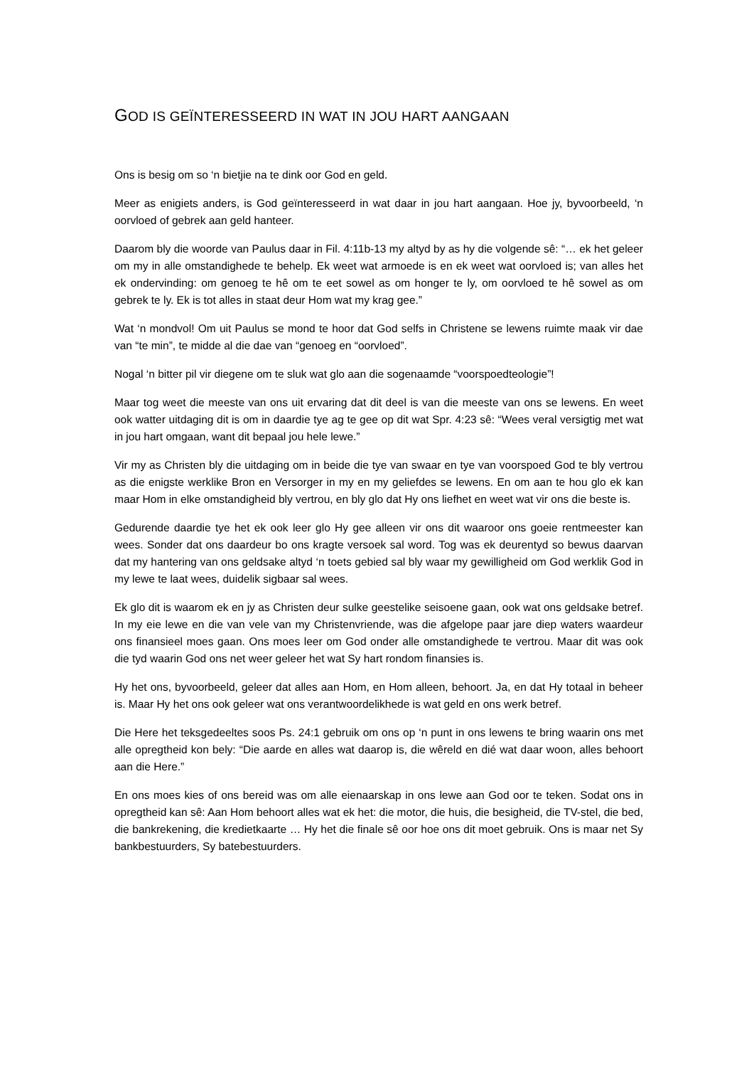GOD IS GEÏNTERESSEERD IN WAT IN JOU HART AANGAAN
Ons is besig om so ‘n bietjie na te dink oor God en geld.
Meer as enigiets anders, is God geïnteresseerd in wat daar in jou hart aangaan. Hoe jy, byvoorbeeld, ‘n oorvloed of gebrek aan geld hanteer.
Daarom bly die woorde van Paulus daar in Fil. 4:11b-13 my altyd by as hy die volgende sê: “… ek het geleer om my in alle omstandighede te behelp. Ek weet wat armoede is en ek weet wat oorvloed is; van alles het ek ondervinding: om genoeg te hê om te eet sowel as om honger te ly, om oorvloed te hê sowel as om gebrek te ly. Ek is tot alles in staat deur Hom wat my krag gee.”
Wat ‘n mondvol! Om uit Paulus se mond te hoor dat God selfs in Christene se lewens ruimte maak vir dae van “te min”, te midde al die dae van “genoeg en “oorvloed”.
Nogal ‘n bitter pil vir diegene om te sluk wat glo aan die sogenaamde “voorspoedteologie”!
Maar tog weet die meeste van ons uit ervaring dat dit deel is van die meeste van ons se lewens. En weet ook watter uitdaging dit is om in daardie tye ag te gee op dit wat Spr. 4:23 sê: “Wees veral versigtig met wat in jou hart omgaan, want dit bepaal jou hele lewe.”
Vir my as Christen bly die uitdaging om in beide die tye van swaar en tye van voorspoed God te bly vertrou as die enigste werklike Bron en Versorger in my en my geliefdes se lewens. En om aan te hou glo ek kan maar Hom in elke omstandigheid bly vertrou, en bly glo dat Hy ons liefhet en weet wat vir ons die beste is.
Gedurende daardie tye het ek ook leer glo Hy gee alleen vir ons dit waaroor ons goeie rentmeester kan wees. Sonder dat ons daardeur bo ons kragte versoek sal word. Tog was ek deurentyd so bewus daarvan dat my hantering van ons geldsake altyd ‘n toets gebied sal bly waar my gewilligheid om God werklik God in my lewe te laat wees, duidelik sigbaar sal wees.
Ek glo dit is waarom ek en jy as Christen deur sulke geestelike seisoene gaan, ook wat ons geldsake betref. In my eie lewe en die van vele van my Christenvriende, was die afgelope paar jare diep waters waardeur ons finansieel moes gaan. Ons moes leer om God onder alle omstandighede te vertrou. Maar dit was ook die tyd waarin God ons net weer geleer het wat Sy hart rondom finansies is.
Hy het ons, byvoorbeeld, geleer dat alles aan Hom, en Hom alleen, behoort. Ja, en dat Hy totaal in beheer is. Maar Hy het ons ook geleer wat ons verantwoordelikhede is wat geld en ons werk betref.
Die Here het teksgedeeltes soos Ps. 24:1 gebruik om ons op ‘n punt in ons lewens te bring waarin ons met alle opregtheid kon bely: “Die aarde en alles wat daarop is, die wêreld en dié wat daar woon, alles behoort aan die Here.”
En ons moes kies of ons bereid was om alle eienaarskap in ons lewe aan God oor te teken. Sodat ons in opregtheid kan sê: Aan Hom behoort alles wat ek het: die motor, die huis, die besigheid, die TV-stel, die bed, die bankrekening, die kredietkaarte … Hy het die finale sê oor hoe ons dit moet gebruik. Ons is maar net Sy bankbestuurders, Sy batebestuurders.